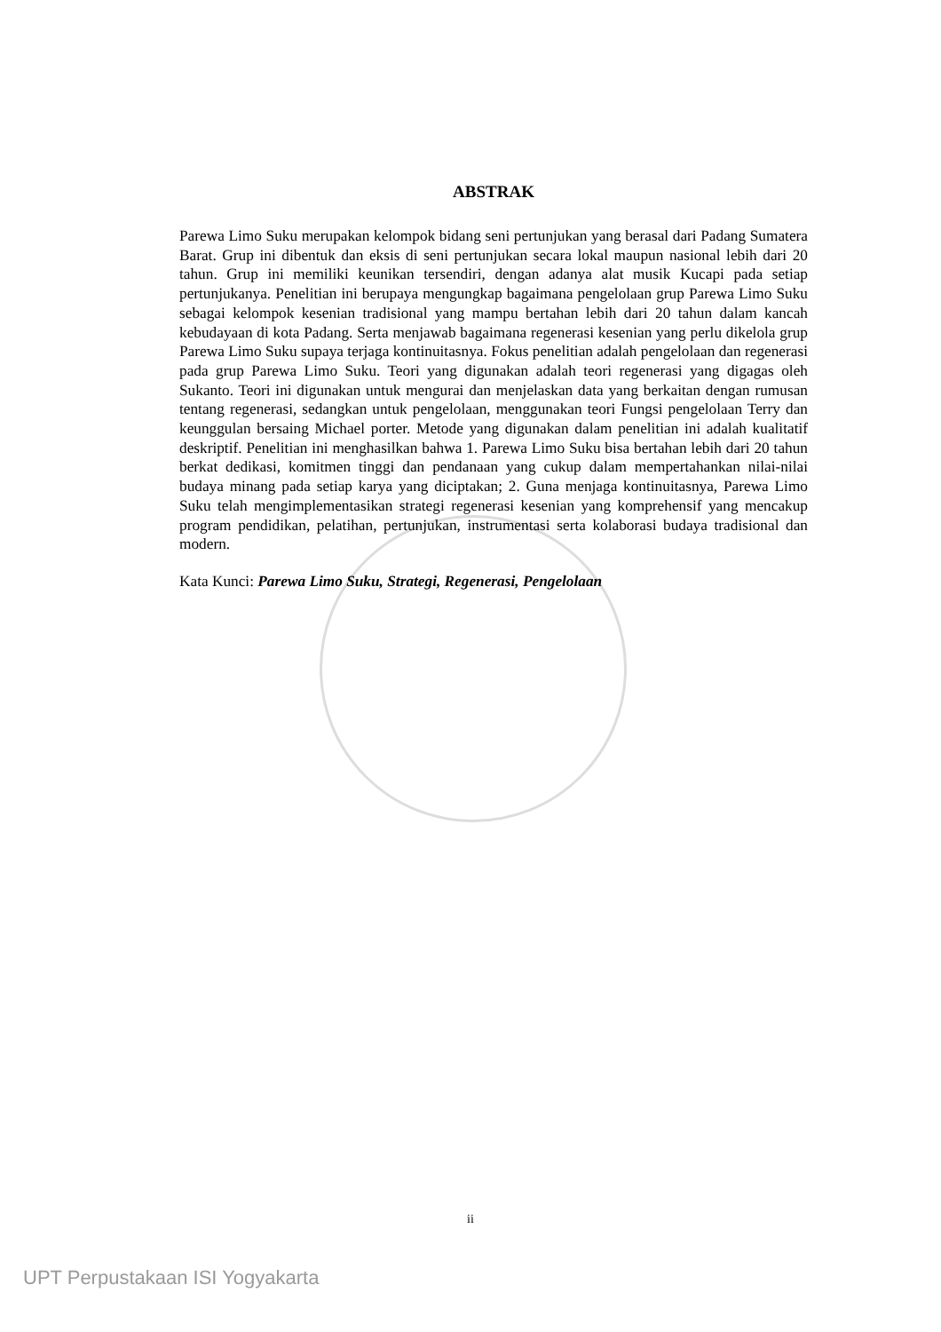ABSTRAK
Parewa Limo Suku merupakan kelompok bidang seni pertunjukan yang berasal dari Padang Sumatera Barat. Grup ini dibentuk dan eksis di seni pertunjukan secara lokal maupun nasional lebih dari 20 tahun. Grup ini memiliki keunikan tersendiri, dengan adanya alat musik Kucapi pada setiap pertunjukanya. Penelitian ini berupaya mengungkap bagaimana pengelolaan grup Parewa Limo Suku sebagai kelompok kesenian tradisional yang mampu bertahan lebih dari 20 tahun dalam kancah kebudayaan di kota Padang. Serta menjawab bagaimana regenerasi kesenian yang perlu dikelola grup Parewa Limo Suku supaya terjaga kontinuitasnya. Fokus penelitian adalah pengelolaan dan regenerasi pada grup Parewa Limo Suku. Teori yang digunakan adalah teori regenerasi yang digagas oleh Sukanto. Teori ini digunakan untuk mengurai dan menjelaskan data yang berkaitan dengan rumusan tentang regenerasi, sedangkan untuk pengelolaan, menggunakan teori Fungsi pengelolaan Terry dan keunggulan bersaing Michael porter. Metode yang digunakan dalam penelitian ini adalah kualitatif deskriptif. Penelitian ini menghasilkan bahwa 1. Parewa Limo Suku bisa bertahan lebih dari 20 tahun berkat dedikasi, komitmen tinggi dan pendanaan yang cukup dalam mempertahankan nilai-nilai budaya minang pada setiap karya yang diciptakan; 2. Guna menjaga kontinuitasnya, Parewa Limo Suku telah mengimplementasikan strategi regenerasi kesenian yang komprehensif yang mencakup program pendidikan, pelatihan, pertunjukan, instrumentasi serta kolaborasi budaya tradisional dan modern.
Kata Kunci: Parewa Limo Suku, Strategi, Regenerasi, Pengelolaan
ii
UPT Perpustakaan ISI Yogyakarta